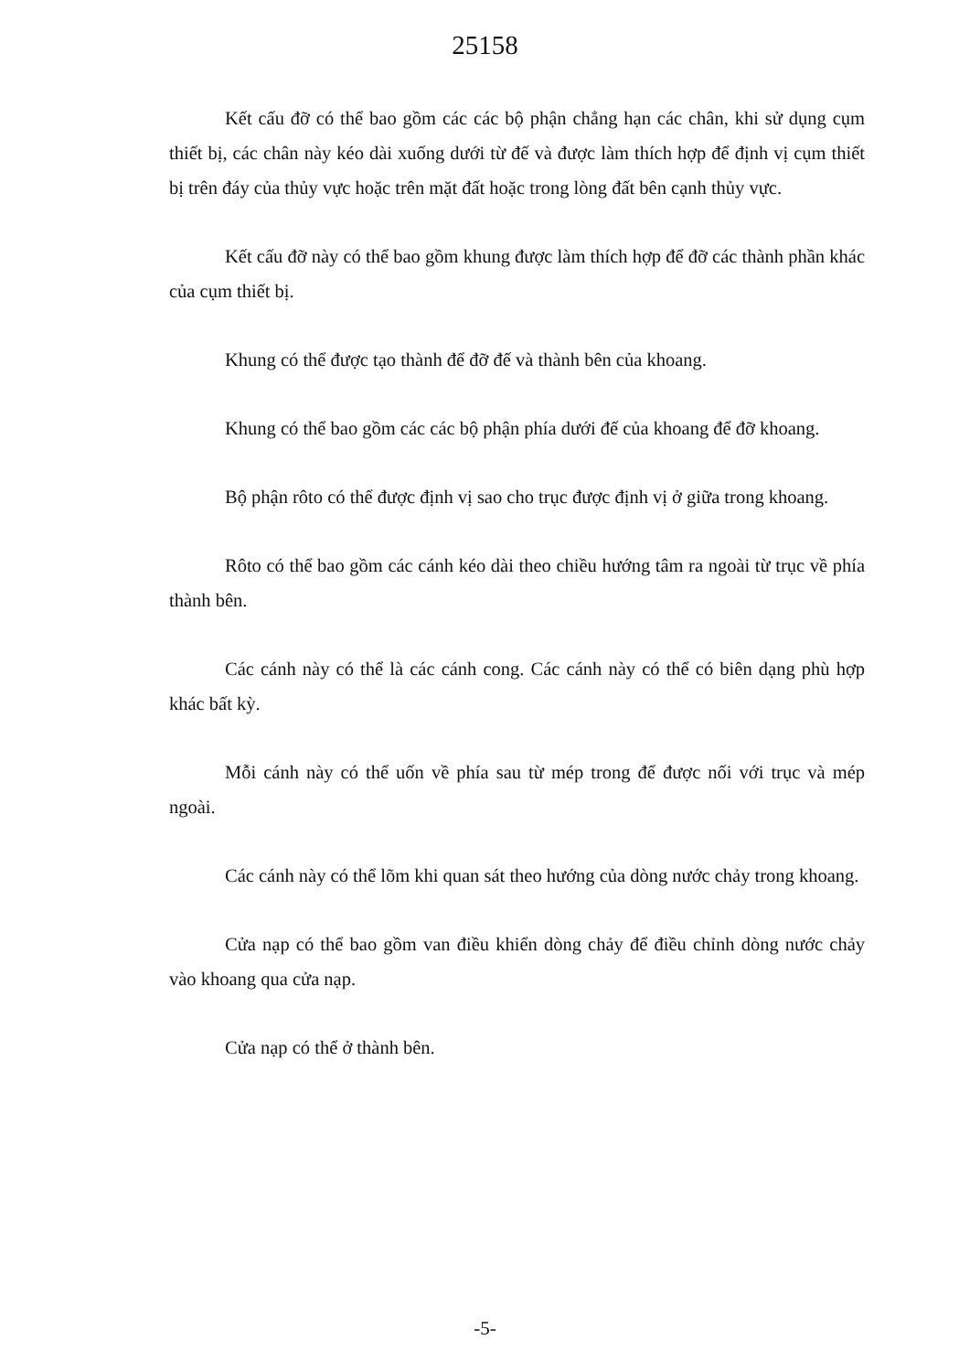25158
Kết cấu đỡ có thể bao gồm các các bộ phận chẳng hạn các chân, khi sử dụng cụm thiết bị, các chân này kéo dài xuống dưới từ đế và được làm thích hợp để định vị cụm thiết bị trên đáy của thủy vực hoặc trên mặt đất hoặc trong lòng đất bên cạnh thủy vực.
Kết cấu đỡ này có thể bao gồm khung được làm thích hợp để đỡ các thành phần khác của cụm thiết bị.
Khung có thể được tạo thành để đỡ đế và thành bên của khoang.
Khung có thể bao gồm các các bộ phận phía dưới đế của khoang để đỡ khoang.
Bộ phận rôto có thể được định vị sao cho trục được định vị ở giữa trong khoang.
Rôto có thể bao gồm các cánh kéo dài theo chiều hướng tâm ra ngoài từ trục về phía thành bên.
Các cánh này có thể là các cánh cong. Các cánh này có thể có biên dạng phù hợp khác bất kỳ.
Mỗi cánh này có thể uốn về phía sau từ mép trong để được nối với trục và mép ngoài.
Các cánh này có thể lõm khi quan sát theo hướng của dòng nước chảy trong khoang.
Cửa nạp có thể bao gồm van điều khiển dòng chảy để điều chỉnh dòng nước chảy vào khoang qua cửa nạp.
Cửa nạp có thể ở thành bên.
-5-